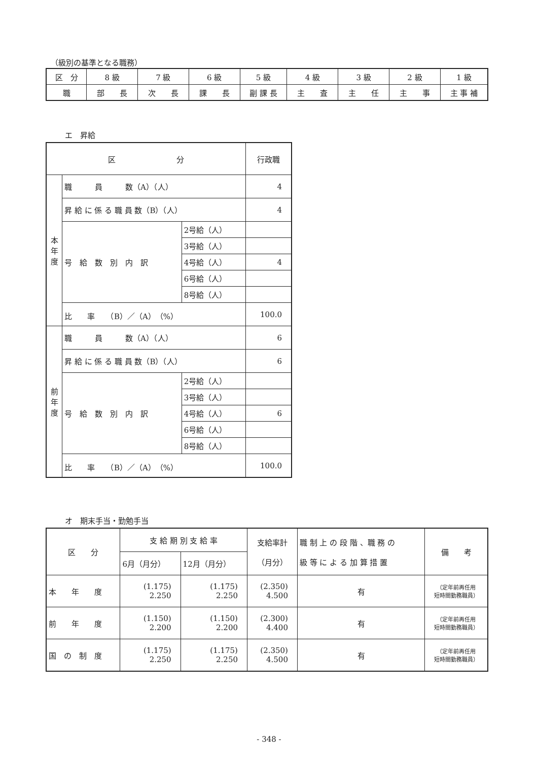（級別の基準となる職務）
| 区 分 | 8 級 | 7 級 | 6 級 | 5 級 | 4 級 | 3 級 | 2 級 | 1 級 |
| 職 | 部 長 | 次 長 | 課 長 | 副 課 長 | 主 査 | 主 任 | 主 事 | 主 事 補 |
エ　昇給
| 区 分 | | | 行政職 |
| 本 年 度 | 職 員 数（A）（人） | | 4 |
| | 昇 給 に 係 る 職 員 数（B）（人） | | 4 |
| | 号 給 数 別 内 訳 | 2号給（人） | |
| | | 3号給（人） | |
| | | 4号給（人） | 4 |
| | | 6号給（人） | |
| | | 8号給（人） | |
| | 比 率 （B）／（A）（%） | | 100.0 |
| 前 年 度 | 職 員 数（A）（人） | | 6 |
| | 昇 給 に 係 る 職 員 数（B）（人） | | 6 |
| | 号 給 数 別 内 訳 | 2号給（人） | |
| | | 3号給（人） | |
| | | 4号給（人） | 6 |
| | | 6号給（人） | |
| | | 8号給（人） | |
| | 比 率 （B）／（A）（%） | | 100.0 |
オ　期末手当・勤勉手当
| 区 分 | 支 給 期 別 支 給 率 | | 支給率計 （月分） | 職 制 上 の 段 階 、職 務 の 級 等 に よ る 加 算 措 置 | 備 考 |
| | 6月（月分） | 12月（月分） | | | |
| 本 年 度 | (1.175) 2.250 | (1.175) 2.250 | (2.350) 4.500 | 有 | （定年前再任用 短時間勤務職員） |
| 前 年 度 | (1.150) 2.200 | (1.150) 2.200 | (2.300) 4.400 | 有 | （定年前再任用 短時間勤務職員） |
| 国 の 制 度 | (1.175) 2.250 | (1.175) 2.250 | (2.350) 4.500 | 有 | （定年前再任用 短時間勤務職員） |
- 348 -